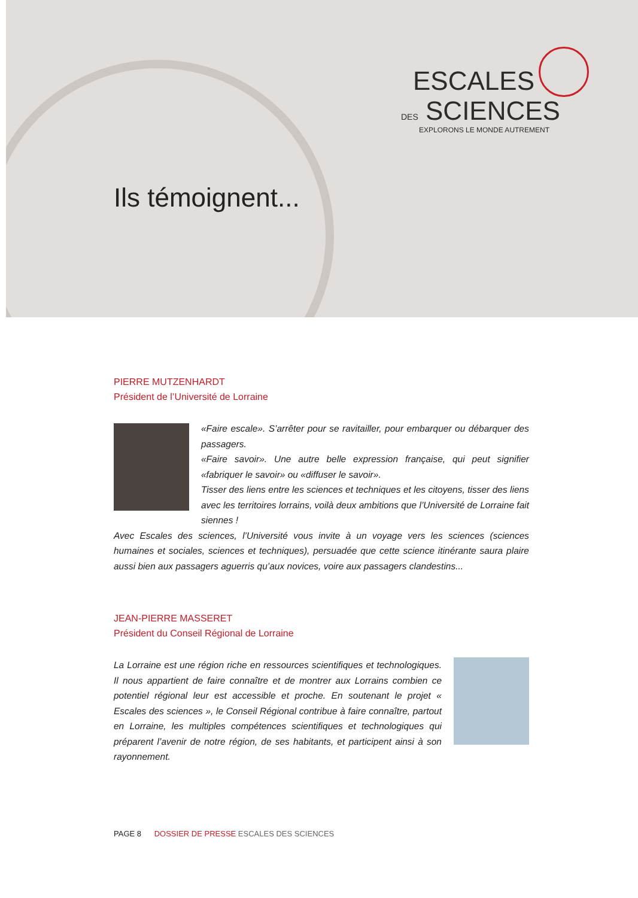ESCALES
DES SCIENCES
EXPLORONS LE MONDE AUTREMENT
Ils témoignent...
PIERRE MUTZENHARDT
Président de l’Université de Lorraine
«Faire escale». S’arrêter pour se ravitailler, pour embarquer ou débarquer des passagers.
«Faire savoir». Une autre belle expression française, qui peut signifier «fabriquer le savoir» ou «diffuser le savoir».
Tisser des liens entre les sciences et techniques et les citoyens, tisser des liens avec les territoires lorrains, voilà deux ambitions que l’Université de Lorraine fait siennes !
Avec Escales des sciences, l’Université vous invite à un voyage vers les sciences (sciences humaines et sociales, sciences et techniques), persuadée que cette science itinérante saura plaire aussi bien aux passagers aguerris qu’aux novices, voire aux passagers clandestins...
JEAN-PIERRE MASSERET
Président du Conseil Régional de Lorraine
La Lorraine est une région riche en ressources scientifiques et technologiques. Il nous appartient de faire connaître et de montrer aux Lorrains combien ce potentiel régional leur est accessible et proche. En soutenant le projet « Escales des sciences », le Conseil Régional contribue à faire connaître, partout en Lorraine, les multiples compétences scientifiques et technologiques qui préparent l’avenir de notre région, de ses habitants, et participent ainsi à son rayonnement.
PAGE 8 DOSSIER DE PRESSE ESCALES DES SCIENCES